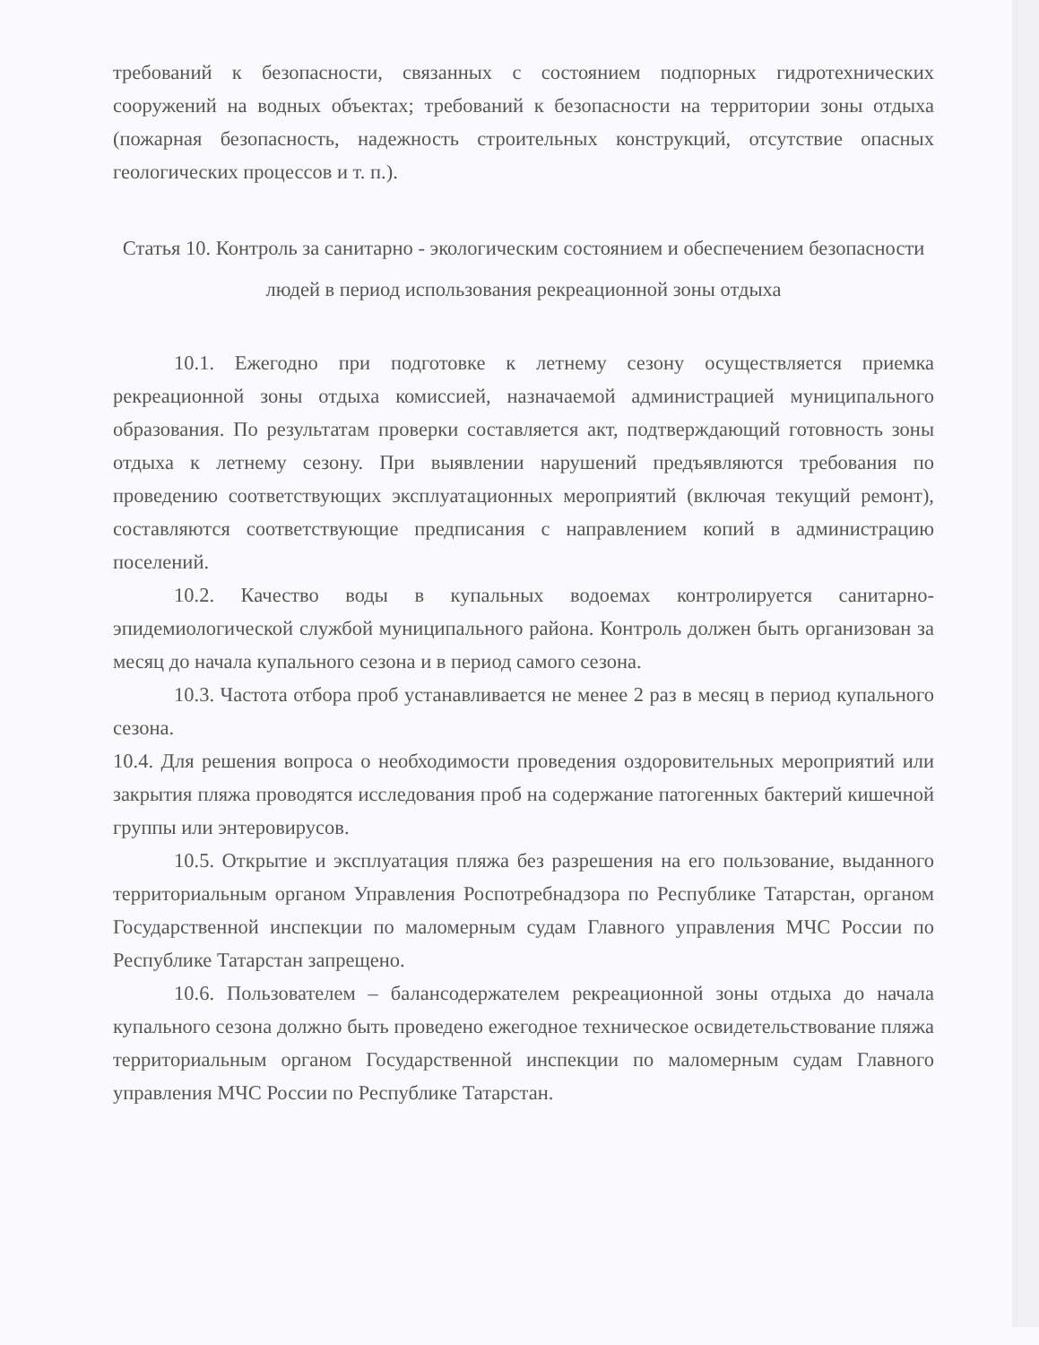требований к безопасности, связанных с состоянием подпорных гидротехнических сооружений на водных объектах; требований к безопасности на территории зоны отдыха (пожарная безопасность, надежность строительных конструкций, отсутствие опасных геологических процессов и т. п.).
Статья 10. Контроль за санитарно - экологическим состоянием и обеспечением безопасности людей в период использования рекреационной зоны отдыха
10.1. Ежегодно при подготовке к летнему сезону осуществляется приемка рекреационной зоны отдыха комиссией, назначаемой администрацией муниципального образования. По результатам проверки составляется акт, подтверждающий готовность зоны отдыха к летнему сезону. При выявлении нарушений предъявляются требования по проведению соответствующих эксплуатационных мероприятий (включая текущий ремонт), составляются соответствующие предписания с направлением копий в администрацию поселений.
10.2. Качество воды в купальных водоемах контролируется санитарно-эпидемиологической службой муниципального района. Контроль должен быть организован за месяц до начала купального сезона и в период самого сезона.
10.3. Частота отбора проб устанавливается не менее 2 раз в месяц в период купального сезона.
10.4. Для решения вопроса о необходимости проведения оздоровительных мероприятий или закрытия пляжа проводятся исследования проб на содержание патогенных бактерий кишечной группы или энтеровирусов.
10.5. Открытие и эксплуатация пляжа без разрешения на его пользование, выданного территориальным органом Управления Роспотребнадзора по Республике Татарстан, органом Государственной инспекции по маломерным судам Главного управления МЧС России по Республике Татарстан запрещено.
10.6. Пользователем – балансодержателем рекреационной зоны отдыха до начала купального сезона должно быть проведено ежегодное техническое освидетельствование пляжа территориальным органом Государственной инспекции по маломерным судам Главного управления МЧС России по Республике Татарстан.